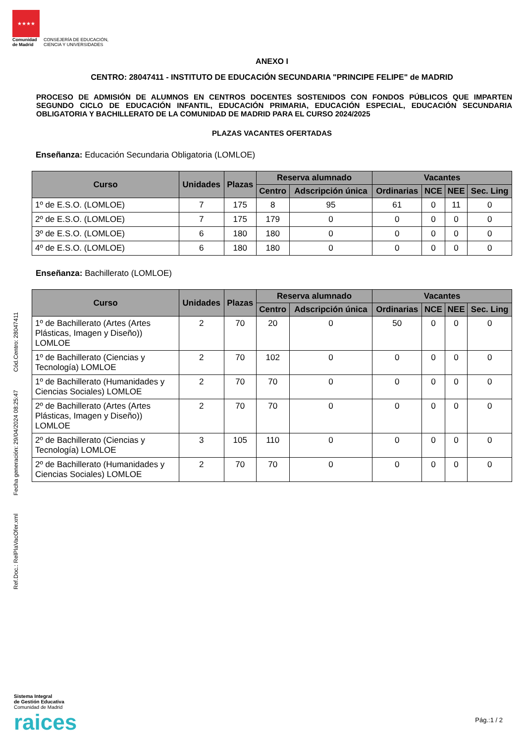★★★★
Comunidad
de Madrid
CONSEJERÍA DE EDUCACIÓN,
CIENCIA Y UNIVERSIDADES
Ref.Doc.: RelPlaVacOfer.xml Fecha generación: 29/04/2024 08:25:47 Cód.Centro: 28047411
ANEXO I
CENTRO: 28047411 - INSTITUTO DE EDUCACIÓN SECUNDARIA "PRINCIPE FELIPE" de MADRID
PROCESO DE ADMISIÓN DE ALUMNOS EN CENTROS DOCENTES SOSTENIDOS CON FONDOS PÚBLICOS QUE IMPARTEN SEGUNDO CICLO DE EDUCACIÓN INFANTIL, EDUCACIÓN PRIMARIA, EDUCACIÓN ESPECIAL, EDUCACIÓN SECUNDARIA OBLIGATORIA Y BACHILLERATO DE LA COMUNIDAD DE MADRID PARA EL CURSO 2024/2025
PLAZAS VACANTES OFERTADAS
Enseñanza: Educación Secundaria Obligatoria (LOMLOE)
| Curso | Unidades | Plazas | Reserva alumnado | | Vacantes | | | |
| --- | --- | --- | --- | --- | --- | --- | --- | --- |
| | | | Centro | Adscripción única | Ordinarias | NCE | NEE | Sec. Ling |
| 1º de E.S.O. (LOMLOE) | 7 | 175 | 8 | 95 | 61 | 0 | 11 | 0 |
| 2º de E.S.O. (LOMLOE) | 7 | 175 | 179 | 0 | 0 | 0 | 0 | 0 |
| 3º de E.S.O. (LOMLOE) | 6 | 180 | 180 | 0 | 0 | 0 | 0 | 0 |
| 4º de E.S.O. (LOMLOE) | 6 | 180 | 180 | 0 | 0 | 0 | 0 | 0 |
Enseñanza: Bachillerato (LOMLOE)
| Curso | Unidades | Plazas | Reserva alumnado | | Vacantes | | | |
| --- | --- | --- | --- | --- | --- | --- | --- | --- |
| | | | Centro | Adscripción única | Ordinarias | NCE | NEE | Sec. Ling |
| 1º de Bachillerato (Artes (Artes Plásticas, Imagen y Diseño)) LOMLOE | 2 | 70 | 20 | 0 | 50 | 0 | 0 | 0 |
| 1º de Bachillerato (Ciencias y Tecnología) LOMLOE | 2 | 70 | 102 | 0 | 0 | 0 | 0 | 0 |
| 1º de Bachillerato (Humanidades y Ciencias Sociales) LOMLOE | 2 | 70 | 70 | 0 | 0 | 0 | 0 | 0 |
| 2º de Bachillerato (Artes (Artes Plásticas, Imagen y Diseño)) LOMLOE | 2 | 70 | 70 | 0 | 0 | 0 | 0 | 0 |
| 2º de Bachillerato (Ciencias y Tecnología) LOMLOE | 3 | 105 | 110 | 0 | 0 | 0 | 0 | 0 |
| 2º de Bachillerato (Humanidades y Ciencias Sociales) LOMLOE | 2 | 70 | 70 | 0 | 0 | 0 | 0 | 0 |
Sistema Integral
de Gestión Educativa
Comunidad de Madrid
raices
Pág.:1 / 2